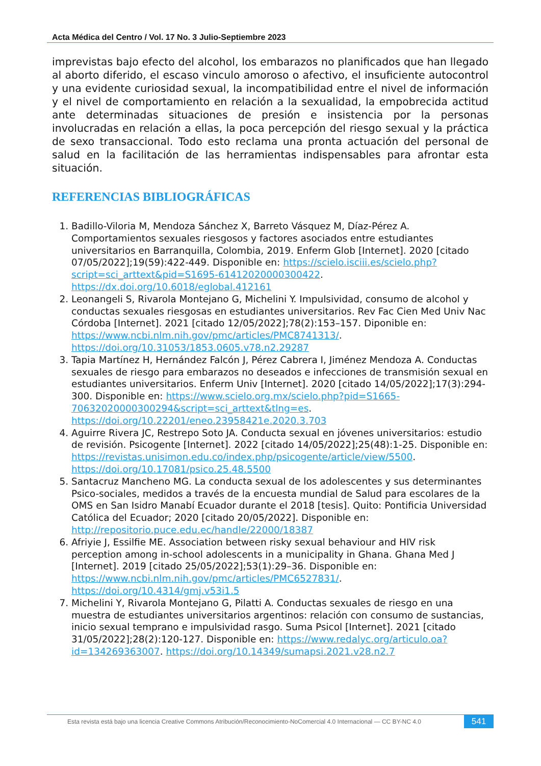Acta Médica del Centro / Vol. 17 No. 3 Julio-Septiembre 2023
imprevistas bajo efecto del alcohol, los embarazos no planificados que han llegado al aborto diferido, el escaso vinculo amoroso o afectivo, el insuficiente autocontrol y una evidente curiosidad sexual, la incompatibilidad entre el nivel de información y el nivel de comportamiento en relación a la sexualidad, la empobrecida actitud ante determinadas situaciones de presión e insistencia por la personas involucradas en relación a ellas, la poca percepción del riesgo sexual y la práctica de sexo transaccional. Todo esto reclama una pronta actuación del personal de salud en la facilitación de las herramientas indispensables para afrontar esta situación.
REFERENCIAS BIBLIOGRÁFICAS
1. Badillo-Viloria M, Mendoza Sánchez X, Barreto Vásquez M, Díaz-Pérez A. Comportamientos sexuales riesgosos y factores asociados entre estudiantes universitarios en Barranquilla, Colombia, 2019. Enferm Glob [Internet]. 2020 [citado 07/05/2022];19(59):422-449. Disponible en: https://scielo.isciii.es/scielo.php?script=sci_arttext&pid=S1695-61412020000300422. https://dx.doi.org/10.6018/eglobal.412161
2. Leonangeli S, Rivarola Montejano G, Michelini Y. Impulsividad, consumo de alcohol y conductas sexuales riesgosas en estudiantes universitarios. Rev Fac Cien Med Univ Nac Córdoba [Internet]. 2021 [citado 12/05/2022];78(2):153–157. Diponible en: https://www.ncbi.nlm.nih.gov/pmc/articles/PMC8741313/. https://doi.org/10.31053/1853.0605.v78.n2.29287
3. Tapia Martínez H, Hernández Falcón J, Pérez Cabrera I, Jiménez Mendoza A. Conductas sexuales de riesgo para embarazos no deseados e infecciones de transmisión sexual en estudiantes universitarios. Enferm Univ [Internet]. 2020 [citado 14/05/2022];17(3):294-300. Disponible en: https://www.scielo.org.mx/scielo.php?pid=S1665-70632020000300294&script=sci_arttext&tlng=es. https://doi.org/10.22201/eneo.23958421e.2020.3.703
4. Aguirre Rivera JC, Restrepo Soto JA. Conducta sexual en jóvenes universitarios: estudio de revisión. Psicogente [Internet]. 2022 [citado 14/05/2022];25(48):1-25. Disponible en: https://revistas.unisimon.edu.co/index.php/psicogente/article/view/5500. https://doi.org/10.17081/psico.25.48.5500
5. Santacruz Mancheno MG. La conducta sexual de los adolescentes y sus determinantes Psico-sociales, medidos a través de la encuesta mundial de Salud para escolares de la OMS en San Isidro Manabí Ecuador durante el 2018 [tesis]. Quito: Pontificia Universidad Católica del Ecuador; 2020 [citado 20/05/2022]. Disponible en: http://repositorio.puce.edu.ec/handle/22000/18387
6. Afriyie J, Essilfie ME. Association between risky sexual behaviour and HIV risk perception among in-school adolescents in a municipality in Ghana. Ghana Med J [Internet]. 2019 [citado 25/05/2022];53(1):29–36. Disponible en: https://www.ncbi.nlm.nih.gov/pmc/articles/PMC6527831/. https://doi.org/10.4314/gmj.v53i1.5
7. Michelini Y, Rivarola Montejano G, Pilatti A. Conductas sexuales de riesgo en una muestra de estudiantes universitarios argentinos: relación con consumo de sustancias, inicio sexual temprano e impulsividad rasgo. Suma Psicol [Internet]. 2021 [citado 31/05/2022];28(2):120-127. Disponible en: https://www.redalyc.org/articulo.oa?id=134269363007. https://doi.org/10.14349/sumapsi.2021.v28.n2.7
Esta revista está bajo una licencia Creative Commons Atribución/Reconocimiento-NoComercial 4.0 Internacional — CC BY-NC 4.0
541